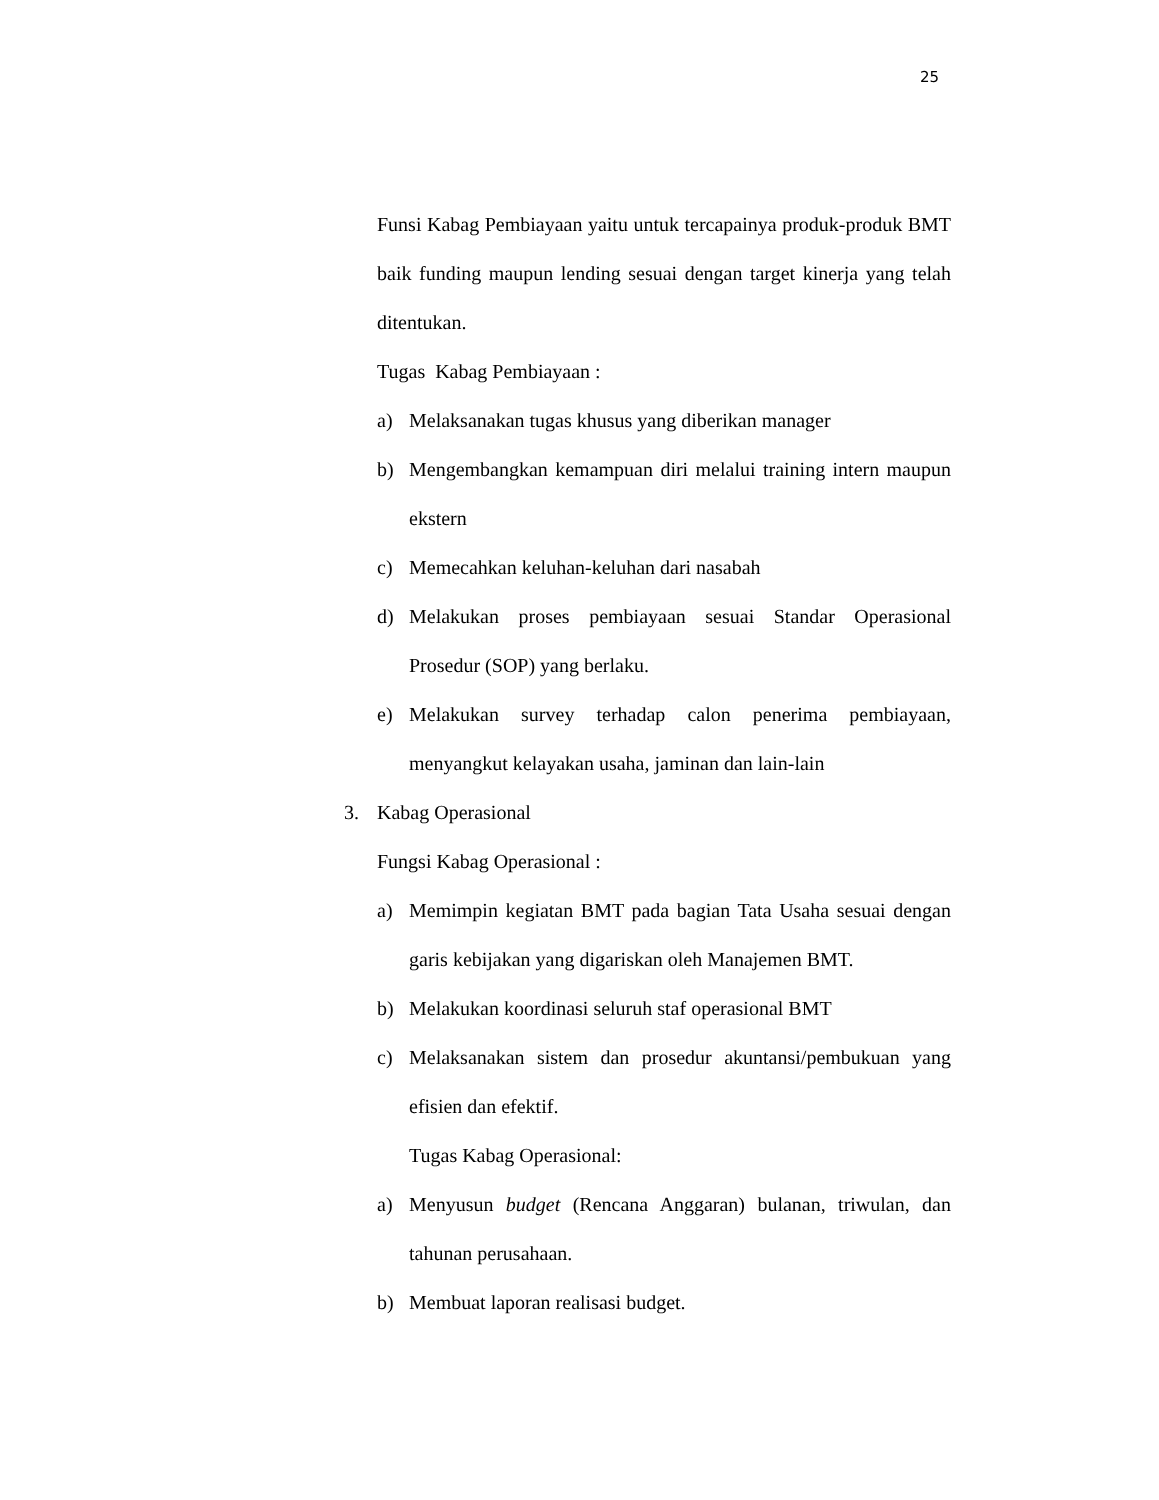25
Funsi Kabag Pembiayaan yaitu untuk tercapainya produk-produk BMT baik funding maupun lending sesuai dengan target kinerja yang telah ditentukan.
Tugas Kabag Pembiayaan :
a) Melaksanakan tugas khusus yang diberikan manager
b) Mengembangkan kemampuan diri melalui training intern maupun ekstern
c) Memecahkan keluhan-keluhan dari nasabah
d) Melakukan proses pembiayaan sesuai Standar Operasional Prosedur (SOP) yang berlaku.
e) Melakukan survey terhadap calon penerima pembiayaan, menyangkut kelayakan usaha, jaminan dan lain-lain
3. Kabag Operasional
Fungsi Kabag Operasional :
a) Memimpin kegiatan BMT pada bagian Tata Usaha sesuai dengan garis kebijakan yang digariskan oleh Manajemen BMT.
b) Melakukan koordinasi seluruh staf operasional BMT
c) Melaksanakan sistem dan prosedur akuntansi/pembukuan yang efisien dan efektif.
Tugas Kabag Operasional:
a) Menyusun budget (Rencana Anggaran) bulanan, triwulan, dan tahunan perusahaan.
b) Membuat laporan realisasi budget.